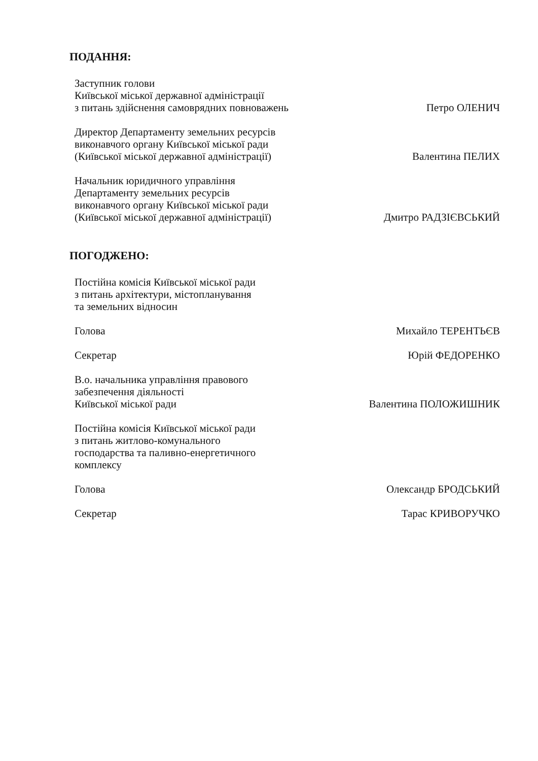ПОДАННЯ:
Заступник голови
Київської міської державної адміністрації
з питань здійснення самоврядних повноважень
Петро ОЛЕНИЧ
Директор Департаменту земельних ресурсів
виконавчого органу Київської міської ради
(Київської міської державної адміністрації)
Валентина ПЕЛИХ
Начальник юридичного управління
Департаменту земельних ресурсів
виконавчого органу Київської міської ради
(Київської міської державної адміністрації)
Дмитро РАДЗІЄВСЬКИЙ
ПОГОДЖЕНО:
Постійна комісія Київської міської ради
з питань архітектури, містопланування
та земельних відносин
Голова
Михайло ТЕРЕНТЬЄВ
Секретар
Юрій ФЕДОРЕНКО
В.о. начальника управління правового
забезпечення діяльності
Київської міської ради
Валентина ПОЛОЖИШНИК
Постійна комісія Київської міської ради
з питань житлово-комунального
господарства та паливно-енергетичного
комплексу
Голова
Олександр БРОДСЬКИЙ
Секретар
Тарас КРИВОРУЧКО